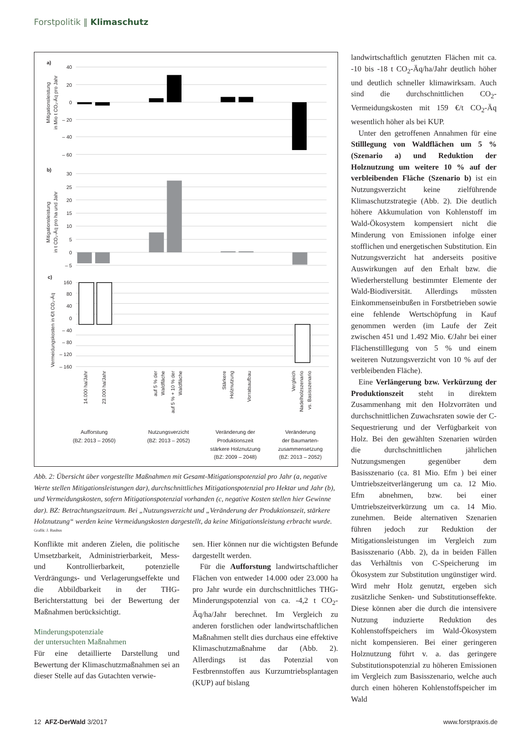Forstpolitik ‖ Klimaschutz
a)
b)
c)
40
20
0
– 20
– 40
– 60
30
25
20
15
10
5
0
– 5
160
80
40
0
– 40
– 80
– 120
– 160
Mitigationsleistung
in Mio t CO₂-Äq pro Jahr
Mitigationsleistung
in t CO₂-Äq pro ha und Jahr
Vermeidungskosten in €/t CO₂-Äq
14.000 ha/Jahr
23.000 ha/Jahr
auf 5 % der
Waldfläche
auf 5 % + 10 % der
Waldfläche
Stärkere
Holznutzung
Vorratsaufbau
Vergleich
Nadelholzszenario
vs. Basisszenario
Aufforstung
(BZ: 2013 – 2050)
Nutzungsverzicht
(BZ: 2013 – 2052)
Veränderung der
Produktionszeit
stärkere Holznutzung
(BZ: 2009 – 2048)
Veränderung
der Baumarten-
zusammensetzung
(BZ: 2013 – 2052)
Abb. 2: Übersicht über vorgestellte Maßnahmen mit Gesamt-Mitigationspotenzial pro Jahr (a, negative Werte stellen Mitigationsleistungen dar), durchschnittliches Mitigationspotenzial pro Hektar und Jahr (b), und Vermeidungskosten, sofern Mitigationspotenzial vorhanden (c, negative Kosten stellen hier Gewinne dar). BZ: Betrachtungszeitraum. Bei „Nutzungsverzicht und „Veränderung der Produktionszeit, stärkere Holznutzung“ werden keine Vermeidungskosten dargestellt, da keine Mitigationsleistung erbracht wurde.
Grafik: J. Bauhus
Konflikte mit anderen Zielen, die politische Umsetzbarkeit, Administrierbarkeit, Mess- und Kontrollierbarkeit, potenzielle Verdrängungs- und Verlagerungseffekte und die Abbildbarkeit in der THG-Berichterstattung bei der Bewertung der Maßnahmen berücksichtigt.
Minderungspotenziale
der untersuchten Maßnahmen
Für eine detaillierte Darstellung und Bewertung der Klimaschutzmaßnahmen sei an dieser Stelle auf das Gutachten verwie-
sen. Hier können nur die wichtigsten Befunde dargestellt werden.
Für die Aufforstung landwirtschaftlicher Flächen von entweder 14.000 oder 23.000 ha pro Jahr wurde ein durchschnittliches THG-Minderungspotenzial von ca. -4,2 t CO<sub>2</sub>-Äq/ha/Jahr berechnet. Im Vergleich zu anderen forstlichen oder landwirtschaftlichen Maßnahmen stellt dies durchaus eine effektive Klimaschutzmaßnahme dar (Abb. 2). Allerdings ist das Potenzial von Festbrennstoffen aus Kurzumtriebsplantagen (KUP) auf bislang
landwirtschaftlich genutzten Flächen mit ca. -10 bis -18 t CO<sub>2</sub>-Äq/ha/Jahr deutlich höher und deutlich schneller klimawirksam. Auch sind die durchschnittlichen CO<sub>2</sub>-Vermeidungskosten mit 159 €/t CO<sub>2</sub>-Äq wesentlich höher als bei KUP.
Unter den getroffenen Annahmen für eine Stilllegung von Waldflächen um 5 % (Szenario a) und Reduktion der Holznutzung um weitere 10 % auf der verbleibenden Fläche (Szenario b) ist ein Nutzungsverzicht keine zielführende Klimaschutzstrategie (Abb. 2). Die deutlich höhere Akkumulation von Kohlenstoff im Wald-Ökosystem kompensiert nicht die Minderung von Emissionen infolge einer stofflichen und energetischen Substitution. Ein Nutzungsverzicht hat anderseits positive Auswirkungen auf den Erhalt bzw. die Wiederherstellung bestimmter Elemente der Wald-Biodiversität. Allerdings müssten Einkommenseinbußen in Forstbetrieben sowie eine fehlende Wertschöpfung in Kauf genommen werden (im Laufe der Zeit zwischen 451 und 1.492 Mio. €/Jahr bei einer Flächenstilllegung von 5 % und einem weiteren Nutzungsverzicht von 10 % auf der verbleibenden Fläche).
Eine Verlängerung bzw. Verkürzung der Produktionszeit steht in direktem Zusammenhang mit den Holzvorräten und durchschnittlichen Zuwachsraten sowie der C-Sequestrierung und der Verfügbarkeit von Holz. Bei den gewählten Szenarien würden die durchschnittlichen jährlichen Nutzungsmengen gegenüber dem Basisszenario (ca. 81 Mio. Efm ) bei einer Umtriebszeitverlängerung um ca. 12 Mio. Efm abnehmen, bzw. bei einer Umtriebszeitverkürzung um ca. 14 Mio. zunehmen. Beide alternativen Szenarien führen jedoch zur Reduktion der Mitigationsleistungen im Vergleich zum Basisszenario (Abb. 2), da in beiden Fällen das Verhältnis von C-Speicherung im Ökosystem zur Substitution ungünstiger wird. Wird mehr Holz genutzt, ergeben sich zusätzliche Senken- und Substitutionseffekte. Diese können aber die durch die intensivere Nutzung induzierte Reduktion des Kohlenstoffspeichers im Wald-Ökosystem nicht kompensieren. Bei einer geringeren Holznutzung führt v. a. das geringere Substitutionspotenzial zu höheren Emissionen im Vergleich zum Basisszenario, welche auch durch einen höheren Kohlenstoffspeicher im Wald
12 AFZ-DerWald 3/2017 www.forstpraxis.de